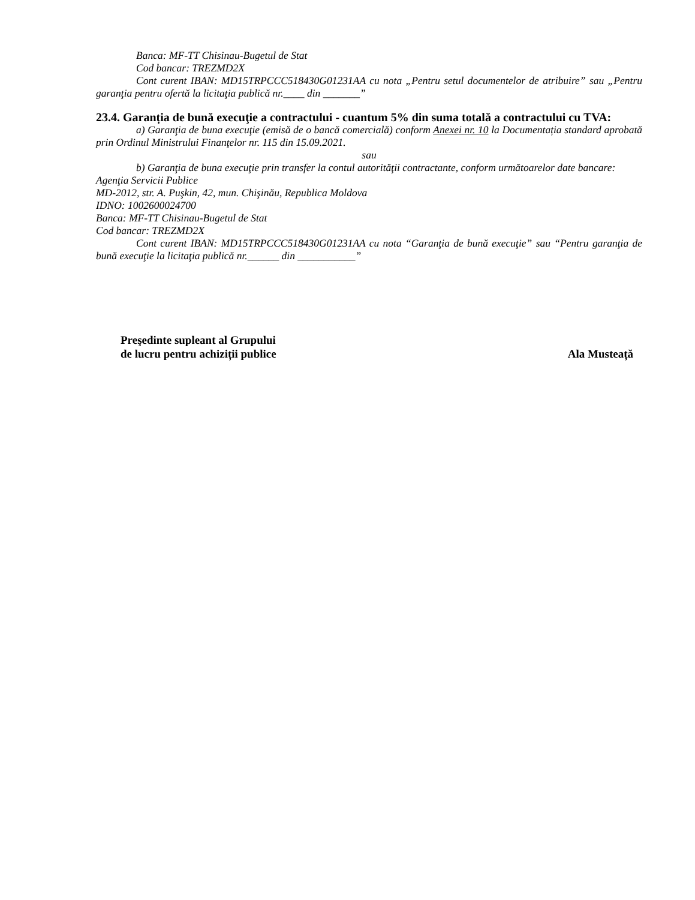Banca: MF-TT Chisinau-Bugetul de Stat
Cod bancar: TREZMD2X
Cont curent IBAN: MD15TRPCCC518430G01231AA cu nota „Pentru setul documentelor de atribuire” sau „Pentru garanţia pentru ofertă la licitaţia publică nr.____ din _______”
23.4. Garanția de bună execuţie a contractului - cuantum 5% din suma totală a contractului cu TVA:
a) Garanţia de buna execuţie (emisă de o bancă comercială) conform Anexei nr. 10 la Documentația standard aprobată prin Ordinul Ministrului Finanţelor nr. 115 din 15.09.2021.
sau
b) Garanţia de buna execuţie prin transfer la contul autorităţii contractante, conform următoarelor date bancare:
Agenţia Servicii Publice
MD-2012, str. A. Puşkin, 42, mun. Chişinău, Republica Moldova
IDNO: 1002600024700
Banca: MF-TT Chisinau-Bugetul de Stat
Cod bancar: TREZMD2X
Cont curent IBAN: MD15TRPCCC518430G01231AA cu nota “Garanţia de bună execuţie” sau “Pentru garanţia de bună execuţie la licitaţia publică nr.______ din ___________”
Preşedinte supleant al Grupului
de lucru pentru achiziții publice
Ala Musteață